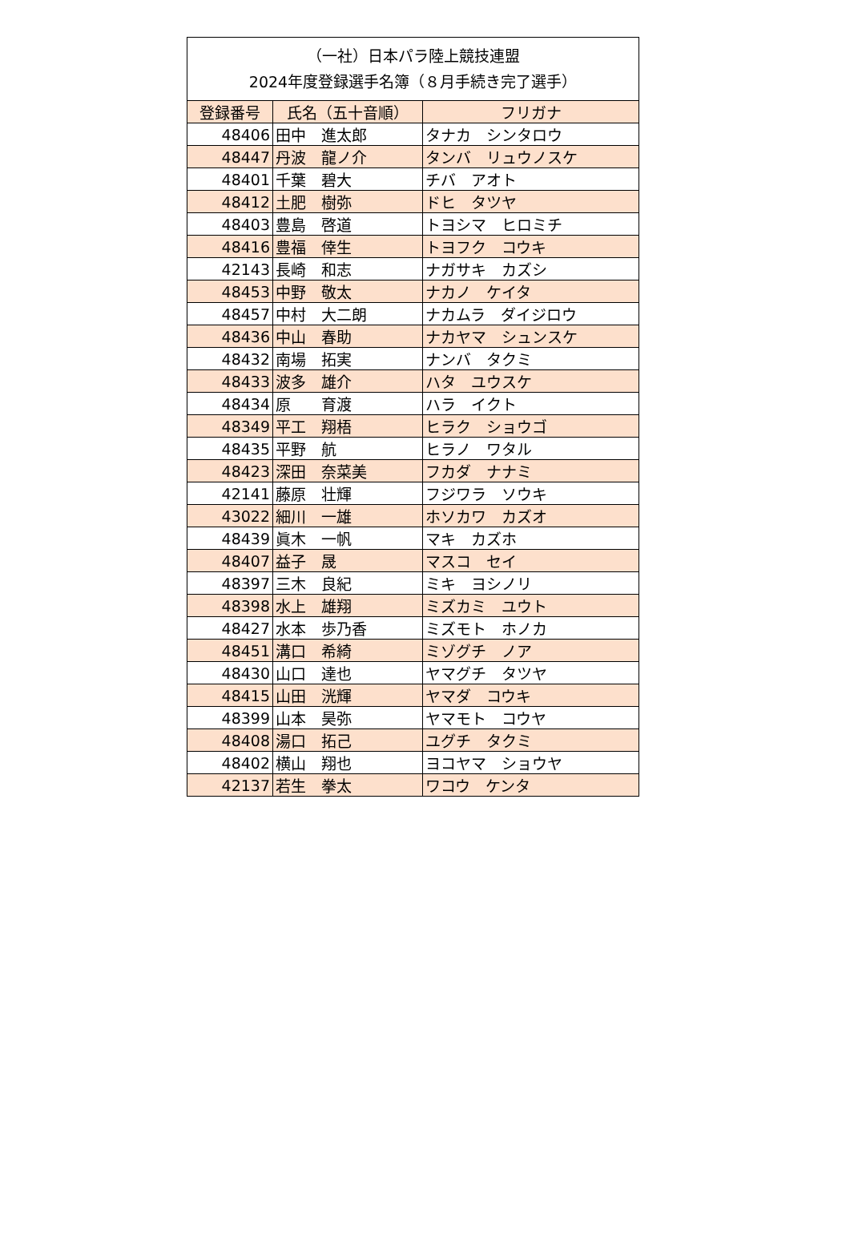| （一社）日本パラ陸上競技連盟 2024年度登録選手名簿（８月手続き完了選手） | | |
| --- | --- | --- |
| 登録番号 | 氏名（五十音順） | フリガナ |
| 48406 | 田中 進太郎 | タナカ シンタロウ |
| 48447 | 丹波 龍ノ介 | タンバ リュウノスケ |
| 48401 | 千葉 碧大 | チバ アオト |
| 48412 | 土肥 樹弥 | ドヒ タツヤ |
| 48403 | 豊島 啓道 | トヨシマ ヒロミチ |
| 48416 | 豊福 倖生 | トヨフク コウキ |
| 42143 | 長崎 和志 | ナガサキ カズシ |
| 48453 | 中野 敬太 | ナカノ ケイタ |
| 48457 | 中村 大二朗 | ナカムラ ダイジロウ |
| 48436 | 中山 春助 | ナカヤマ シュンスケ |
| 48432 | 南場 拓実 | ナンバ タクミ |
| 48433 | 波多 雄介 | ハタ ユウスケ |
| 48434 | 原 育渡 | ハラ イクト |
| 48349 | 平工 翔梧 | ヒラク ショウゴ |
| 48435 | 平野 航 | ヒラノ ワタル |
| 48423 | 深田 奈菜美 | フカダ ナナミ |
| 42141 | 藤原 壮輝 | フジワラ ソウキ |
| 43022 | 細川 一雄 | ホソカワ カズオ |
| 48439 | 眞木 一帆 | マキ カズホ |
| 48407 | 益子 晟 | マスコ セイ |
| 48397 | 三木 良紀 | ミキ ヨシノリ |
| 48398 | 水上 雄翔 | ミズカミ ユウト |
| 48427 | 水本 歩乃香 | ミズモト ホノカ |
| 48451 | 溝口 希綺 | ミゾグチ ノア |
| 48430 | 山口 達也 | ヤマグチ タツヤ |
| 48415 | 山田 洸輝 | ヤマダ コウキ |
| 48399 | 山本 昊弥 | ヤマモト コウヤ |
| 48408 | 湯口 拓己 | ユグチ タクミ |
| 48402 | 横山 翔也 | ヨコヤマ ショウヤ |
| 42137 | 若生 拳太 | ワコウ ケンタ |